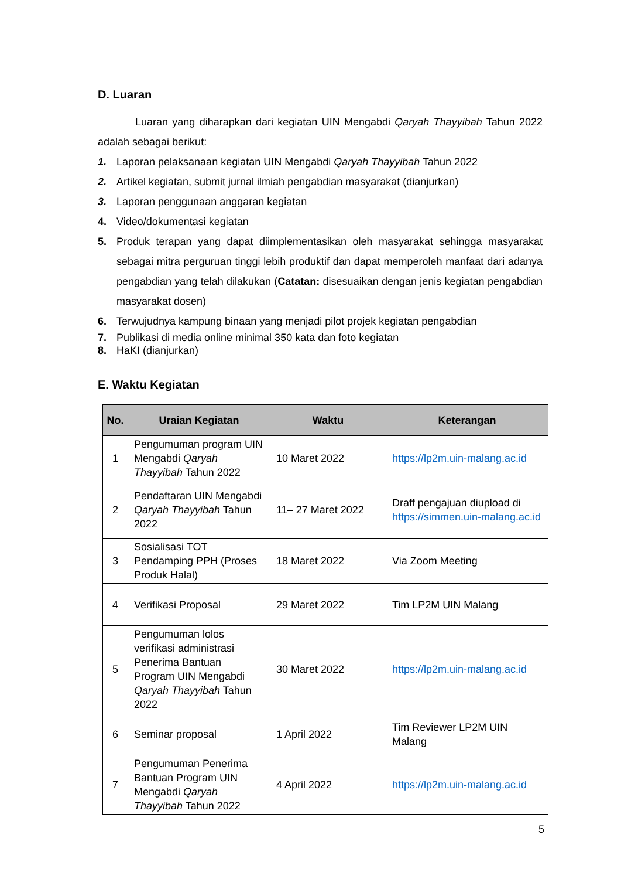D. Luaran
Luaran yang diharapkan dari kegiatan UIN Mengabdi Qaryah Thayyibah Tahun 2022 adalah sebagai berikut:
1. Laporan pelaksanaan kegiatan UIN Mengabdi Qaryah Thayyibah Tahun 2022
2. Artikel kegiatan, submit jurnal ilmiah pengabdian masyarakat (dianjurkan)
3. Laporan penggunaan anggaran kegiatan
4. Video/dokumentasi kegiatan
5. Produk terapan yang dapat diimplementasikan oleh masyarakat sehingga masyarakat sebagai mitra perguruan tinggi lebih produktif dan dapat memperoleh manfaat dari adanya pengabdian yang telah dilakukan (Catatan: disesuaikan dengan jenis kegiatan pengabdian masyarakat dosen)
6. Terwujudnya kampung binaan yang menjadi pilot projek kegiatan pengabdian
7. Publikasi di media online minimal 350 kata dan foto kegiatan
8. HaKI (dianjurkan)
E. Waktu Kegiatan
| No. | Uraian Kegiatan | Waktu | Keterangan |
| --- | --- | --- | --- |
| 1 | Pengumuman program UIN Mengabdi Qaryah Thayyibah Tahun 2022 | 10 Maret 2022 | https://lp2m.uin-malang.ac.id |
| 2 | Pendaftaran UIN Mengabdi Qaryah Thayyibah Tahun 2022 | 11– 27 Maret 2022 | Draff pengajuan diupload di https://simmen.uin-malang.ac.id |
| 3 | Sosialisasi TOT Pendamping PPH (Proses Produk Halal) | 18 Maret 2022 | Via Zoom Meeting |
| 4 | Verifikasi Proposal | 29 Maret 2022 | Tim LP2M UIN Malang |
| 5 | Pengumuman lolos verifikasi administrasi Penerima Bantuan Program UIN Mengabdi Qaryah Thayyibah Tahun 2022 | 30 Maret 2022 | https://lp2m.uin-malang.ac.id |
| 6 | Seminar proposal | 1 April 2022 | Tim Reviewer LP2M UIN Malang |
| 7 | Pengumuman Penerima Bantuan Program UIN Mengabdi Qaryah Thayyibah Tahun 2022 | 4 April 2022 | https://lp2m.uin-malang.ac.id |
5